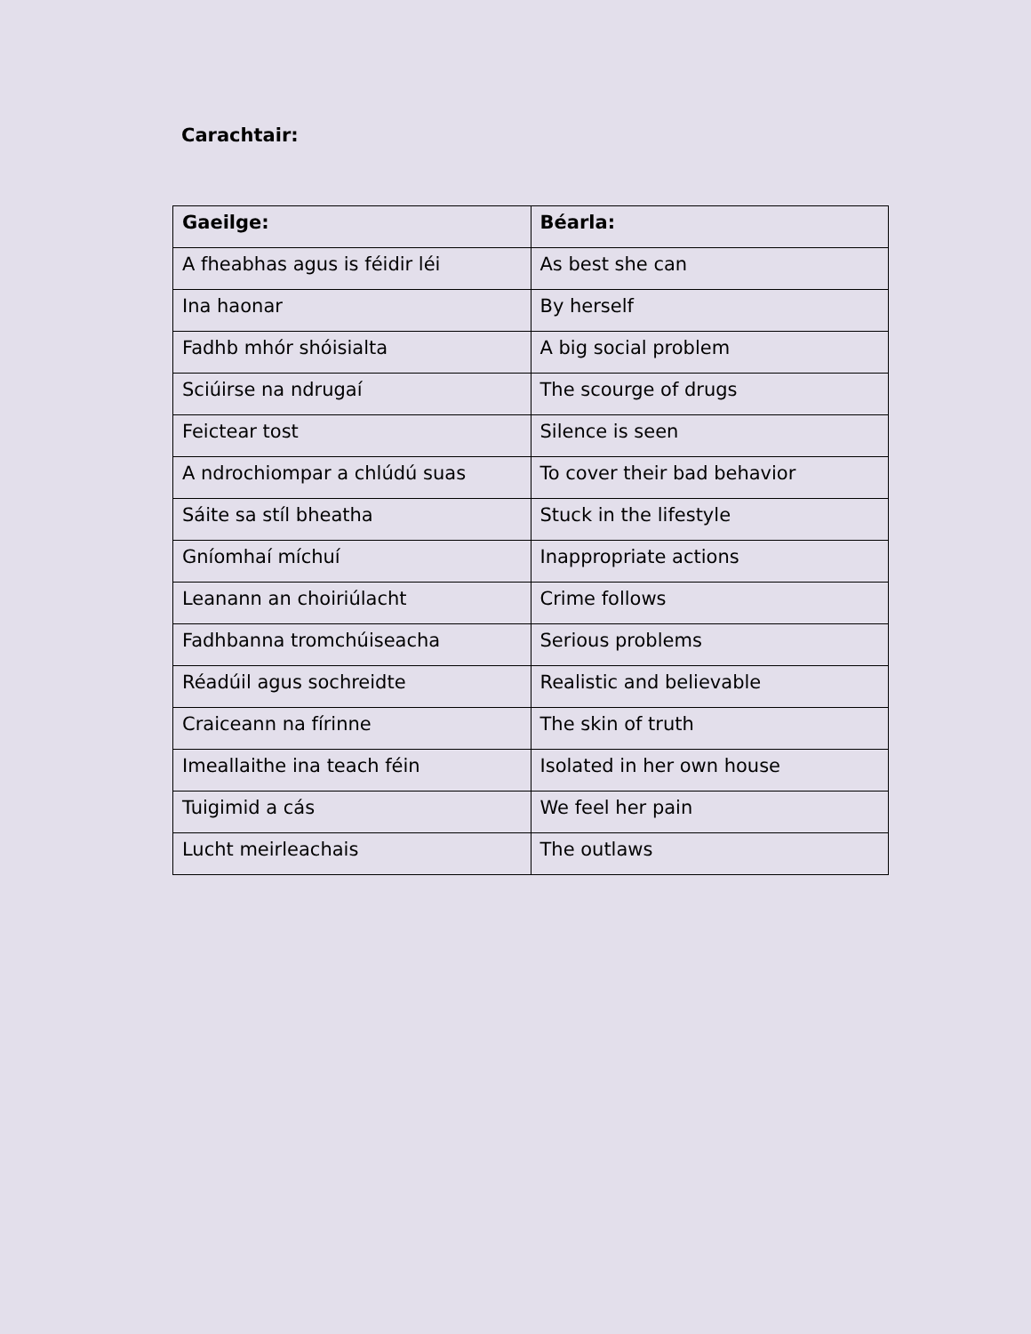Carachtair:
| Gaeilge: | Béarla: |
| --- | --- |
| A fheabhas agus is féidir léi | As best she can |
| Ina haonar | By herself |
| Fadhb mhór shóisialta | A big social problem |
| Sciúirse na ndrugaí | The scourge of drugs |
| Feictear tost | Silence is seen |
| A ndrochiompar a chlúdú suas | To cover their bad behavior |
| Sáite sa stíl bheatha | Stuck in the lifestyle |
| Gníomhaí míchuí | Inappropriate actions |
| Leanann an choiriúlacht | Crime follows |
| Fadhbanna tromchúiseacha | Serious problems |
| Réadúil agus sochreidte | Realistic and believable |
| Craiceann na fírinne | The skin of truth |
| Imeallaithe ina teach féin | Isolated in her own house |
| Tuigimid a cás | We feel her pain |
| Lucht meirleachais | The outlaws |